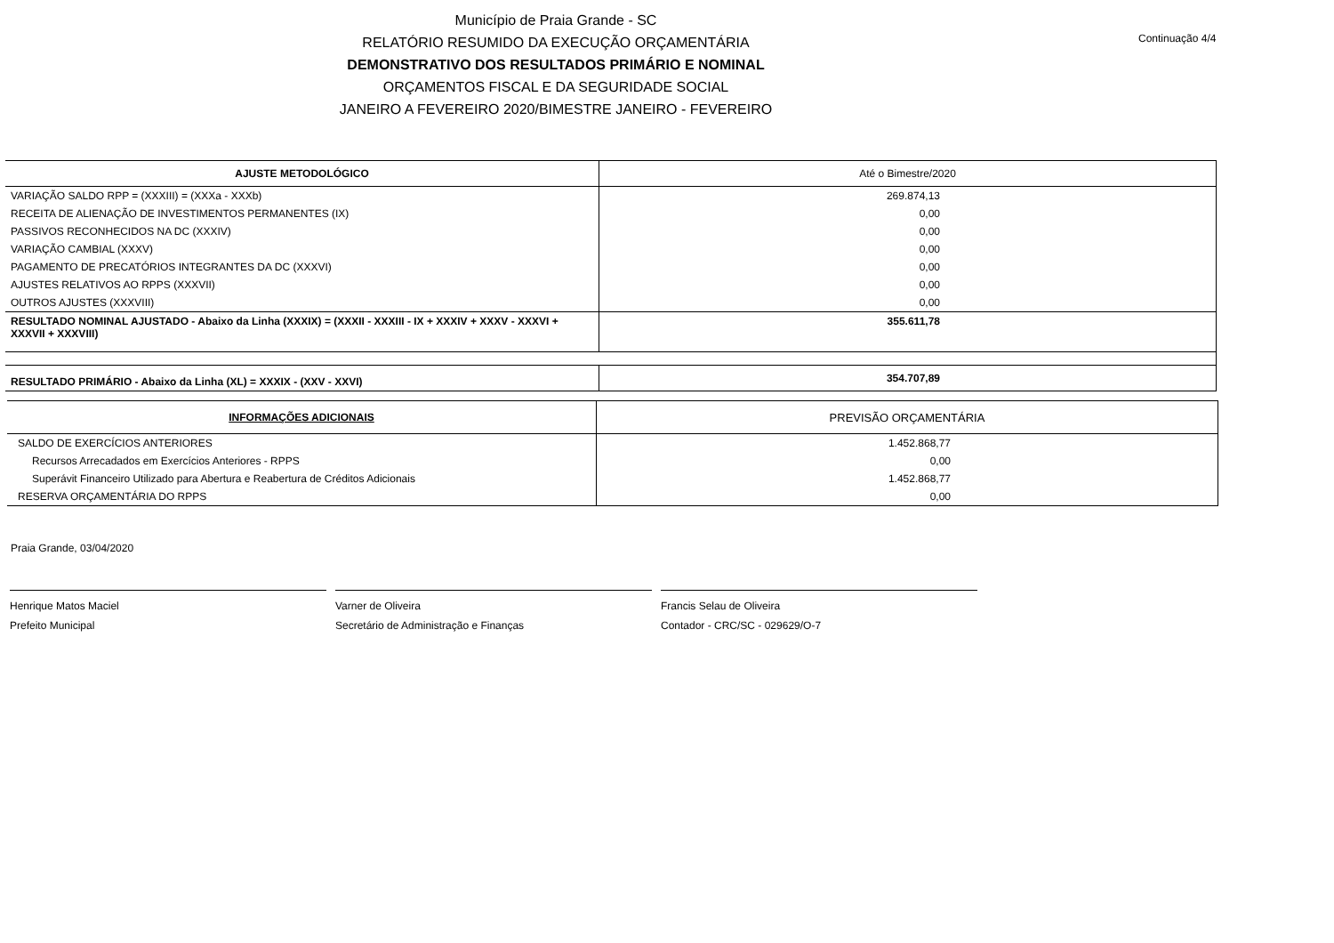Município de Praia Grande - SC
RELATÓRIO RESUMIDO DA EXECUÇÃO ORÇAMENTÁRIA
DEMONSTRATIVO DOS RESULTADOS PRIMÁRIO E NOMINAL
ORÇAMENTOS FISCAL E DA SEGURIDADE SOCIAL
JANEIRO A FEVEREIRO 2020/BIMESTRE JANEIRO - FEVEREIRO
Continuação 4/4
| AJUSTE METODOLÓGICO | Até o Bimestre/2020 |
| --- | --- |
| VARIAÇÃO SALDO RPP = (XXXIII) = (XXXa - XXXb) | 269.874,13 |
| RECEITA DE ALIENAÇÃO DE INVESTIMENTOS PERMANENTES (IX) | 0,00 |
| PASSIVOS RECONHECIDOS NA DC (XXXIV) | 0,00 |
| VARIAÇÃO CAMBIAL (XXXV) | 0,00 |
| PAGAMENTO DE PRECATÓRIOS INTEGRANTES DA DC (XXXVI) | 0,00 |
| AJUSTES RELATIVOS AO RPPS (XXXVII) | 0,00 |
| OUTROS AJUSTES (XXXVIII) | 0,00 |
| RESULTADO NOMINAL AJUSTADO - Abaixo da Linha (XXXIX) = (XXXII - XXXIII - IX + XXXIV + XXXV - XXXVI + XXXVII + XXXVIII) | 355.611,78 |
| RESULTADO PRIMÁRIO - Abaixo da Linha (XL) = XXXIX - (XXV - XXVI) | 354.707,89 |
| INFORMAÇÕES ADICIONAIS | PREVISÃO ORÇAMENTÁRIA |
| --- | --- |
| SALDO DE EXERCÍCIOS ANTERIORES | 1.452.868,77 |
| Recursos Arrecadados em Exercícios Anteriores - RPPS | 0,00 |
| Superávit Financeiro Utilizado para Abertura e Reabertura de Créditos Adicionais | 1.452.868,77 |
| RESERVA ORÇAMENTÁRIA DO RPPS | 0,00 |
Praia Grande, 03/04/2020
Henrique Matos Maciel
Prefeito Municipal
Varner de Oliveira
Secretário de Administração e Finanças
Francis Selau de Oliveira
Contador - CRC/SC - 029629/O-7